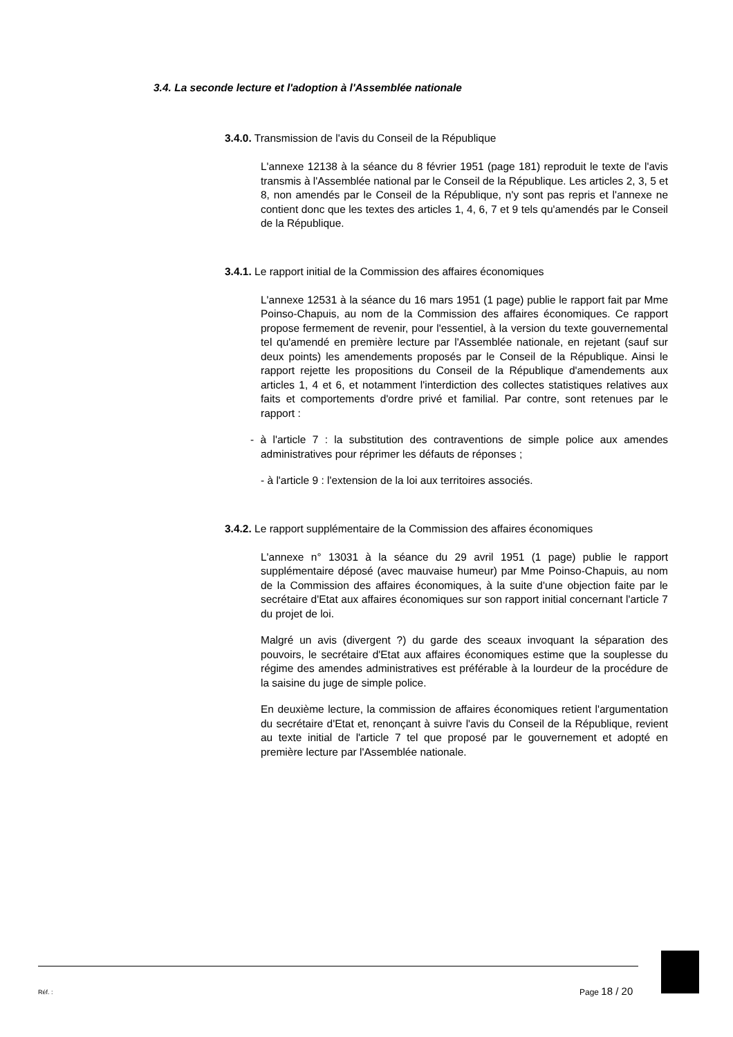3.4. La seconde lecture et l'adoption à l'Assemblée nationale
3.4.0. Transmission de l'avis du Conseil de la République
L'annexe 12138 à la séance du 8 février 1951 (page 181) reproduit le texte de l'avis transmis à l'Assemblée national par le Conseil de la République. Les articles 2, 3, 5 et 8, non amendés par le Conseil de la République, n'y sont pas repris et l'annexe ne contient donc que les textes des articles 1, 4, 6, 7 et 9 tels qu'amendés par le Conseil de la République.
3.4.1. Le rapport initial de la Commission des affaires économiques
L'annexe 12531 à la séance du 16 mars 1951 (1 page) publie le rapport fait par Mme Poinso-Chapuis, au nom de la Commission des affaires économiques. Ce rapport propose fermement de revenir, pour l'essentiel, à la version du texte gouvernemental tel qu'amendé en première lecture par l'Assemblée nationale, en rejetant (sauf sur deux points) les amendements proposés par le Conseil de la République. Ainsi le rapport rejette les propositions du Conseil de la République d'amendements aux articles 1, 4 et 6, et notamment l'interdiction des collectes statistiques relatives aux faits et comportements d'ordre privé et familial. Par contre, sont retenues par le rapport :
- à l'article 7 : la substitution des contraventions de simple police aux amendes administratives pour réprimer les défauts de réponses ;
- à l'article 9 : l'extension de la loi aux territoires associés.
3.4.2. Le rapport supplémentaire de la Commission des affaires économiques
L'annexe n° 13031 à la séance du 29 avril 1951 (1 page) publie le rapport supplémentaire déposé (avec mauvaise humeur) par Mme Poinso-Chapuis, au nom de la Commission des affaires économiques, à la suite d'une objection faite par le secrétaire d'Etat aux affaires économiques sur son rapport initial concernant l'article 7 du projet de loi.
Malgré un avis (divergent ?) du garde des sceaux invoquant la séparation des pouvoirs, le secrétaire d'Etat aux affaires économiques estime que la souplesse du régime des amendes administratives est préférable à la lourdeur de la procédure de la saisine du juge de simple police.
En deuxième lecture, la commission de affaires économiques retient l'argumentation du secrétaire d'Etat et, renonçant à suivre l'avis du Conseil de la République, revient au texte initial de l'article 7 tel que proposé par le gouvernement et adopté en première lecture par l'Assemblée nationale.
Réf. : Page 18 / 20